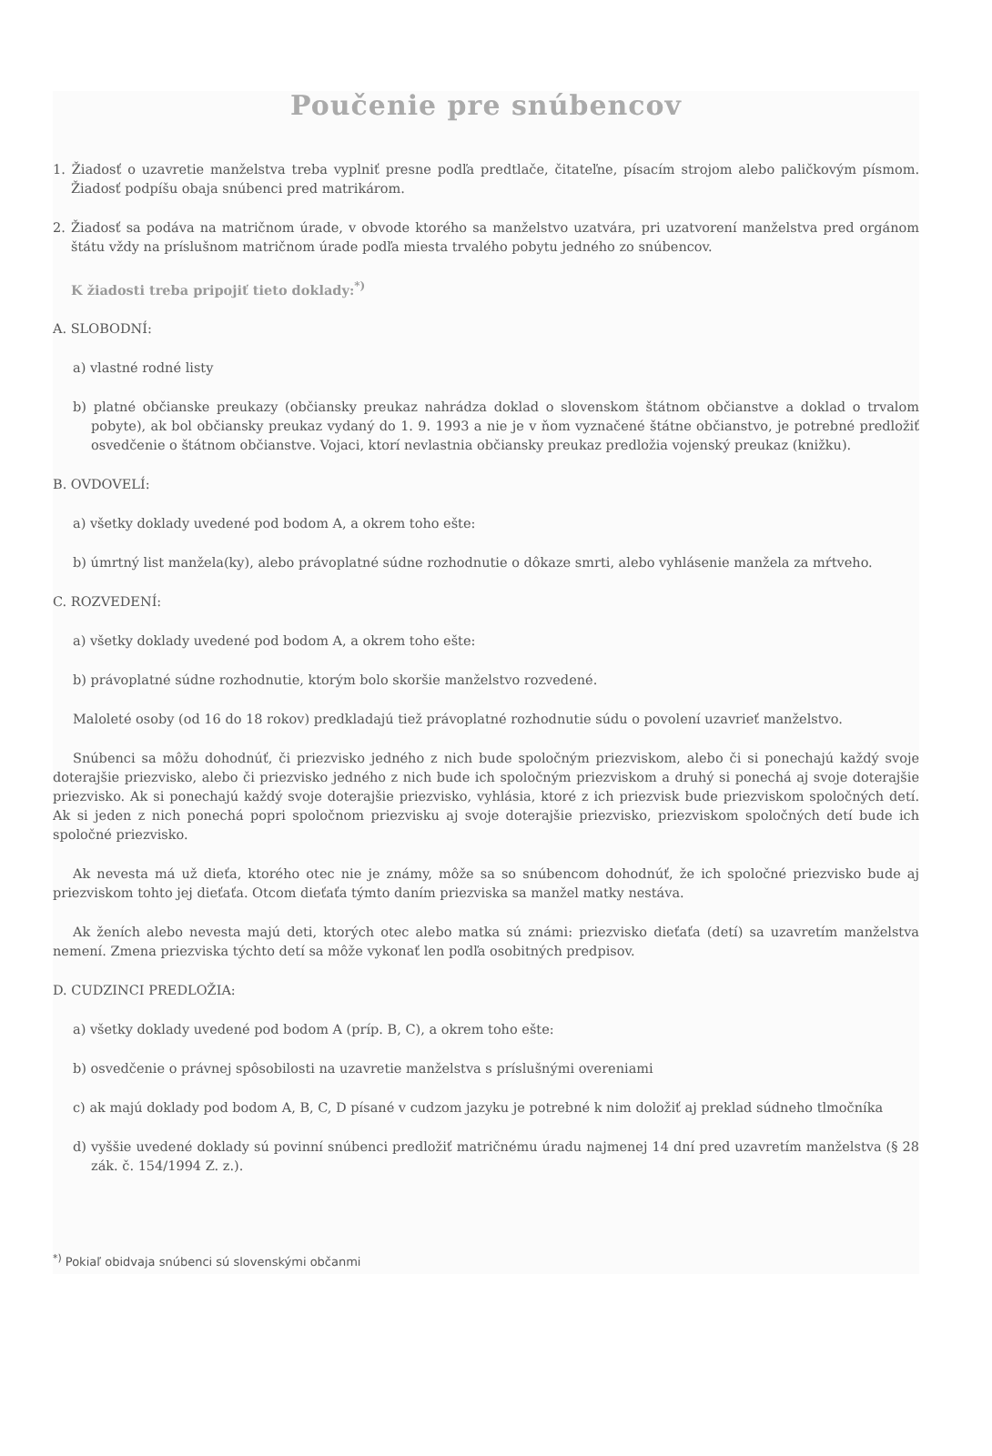Poučenie pre snúbencov
1. Žiadosť o uzavretie manželstva treba vyplniť presne podľa predtlače, čitateľne, písacím strojom alebo paličkovým písmom. Žiadosť podpíšu obaja snúbenci pred matrikárom.
2. Žiadosť sa podáva na matričnom úrade, v obvode ktorého sa manželstvo uzatvára, pri uzatvorení manželstva pred orgánom štátu vždy na príslušnom matričnom úrade podľa miesta trvalého pobytu jedného zo snúbencov.
K žiadosti treba pripojiť tieto doklady:<sup>*)</sup>
A. SLOBODNÍ:
a) vlastné rodné listy
b) platné občianske preukazy (občiansky preukaz nahrádza doklad o slovenskom štátnom občianstve a doklad o trvalom pobyte), ak bol občiansky preukaz vydaný do 1. 9. 1993 a nie je v ňom vyznačené štátne občianstvo, je potrebné predložiť osvedčenie o štátnom občianstve. Vojaci, ktorí nevlastnia občiansky preukaz predložia vojenský preukaz (knižku).
B. OVDOVELÍ:
a) všetky doklady uvedené pod bodom A, a okrem toho ešte:
b) úmrtný list manžela(ky), alebo právoplatné súdne rozhodnutie o dôkaze smrti, alebo vyhlásenie manžela za mŕtveho.
C. ROZVEDENÍ:
a) všetky doklady uvedené pod bodom A, a okrem toho ešte:
b) právoplatné súdne rozhodnutie, ktorým bolo skoršie manželstvo rozvedené.
Maloleté osoby (od 16 do 18 rokov) predkladajú tiež právoplatné rozhodnutie súdu o povolení uzavrieť manželstvo.
Snúbenci sa môžu dohodnúť, či priezvisko jedného z nich bude spoločným priezviskom, alebo či si ponechajú každý svoje doterajšie priezvisko, alebo či priezvisko jedného z nich bude ich spoločným priezviskom a druhý si ponechá aj svoje doterajšie priezvisko. Ak si ponechajú každý svoje doterajšie priezvisko, vyhlásia, ktoré z ich priezvisk bude priezviskom spoločných detí. Ak si jeden z nich ponechá popri spoločnom priezvisku aj svoje doterajšie priezvisko, priezviskom spoločných detí bude ich spoločné priezvisko.
Ak nevesta má už dieťa, ktorého otec nie je známy, môže sa so snúbencom dohodnúť, že ich spoločné priezvisko bude aj priezviskom tohto jej dieťaťa. Otcom dieťaťa týmto daním priezviska sa manžel matky nestáva.
Ak ženích alebo nevesta majú deti, ktorých otec alebo matka sú známi: priezvisko dieťaťa (detí) sa uzavretím manželstva nemení. Zmena priezviska týchto detí sa môže vykonať len podľa osobitných predpisov.
D. CUDZINCI PREDLOŽIA:
a) všetky doklady uvedené pod bodom A (príp. B, C), a okrem toho ešte:
b) osvedčenie o právnej spôsobilosti na uzavretie manželstva s príslušnými overeniami
c) ak majú doklady pod bodom A, B, C, D písané v cudzom jazyku je potrebné k nim doložiť aj preklad súdneho tlmočníka
d) vyššie uvedené doklady sú povinní snúbenci predložiť matričnému úradu najmenej 14 dní pred uzavretím manželstva (§ 28 zák. č. 154/1994 Z. z.).
<sup>*)</sup> Pokiaľ obidvaja snúbenci sú slovenskými občanmi